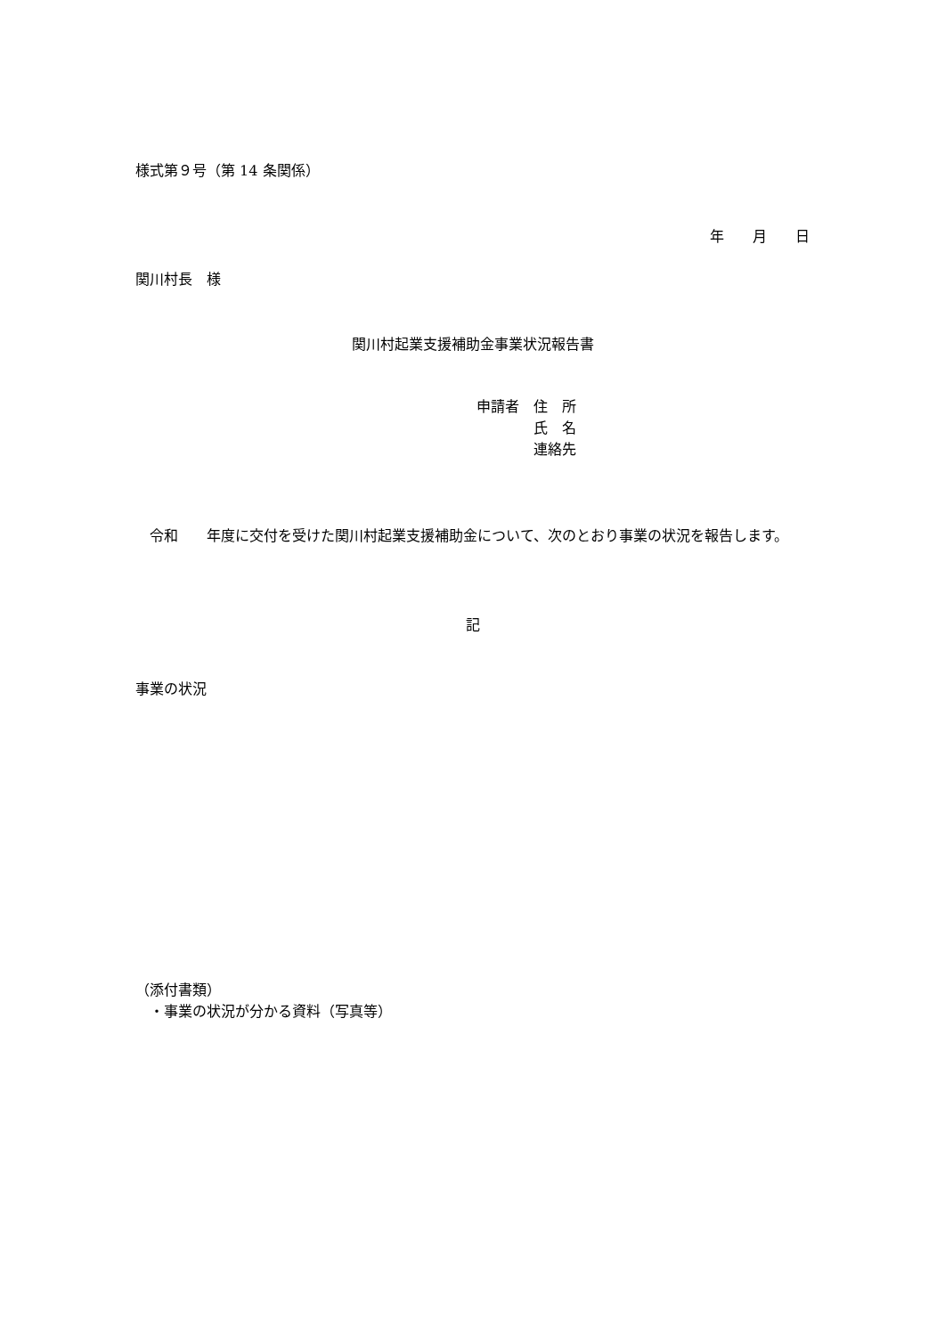様式第９号（第 14 条関係）
年　　月　　日
関川村長　様
関川村起業支援補助金事業状況報告書
申請者　住　所
　　　　氏　名
　　　　連絡先
　令和　　年度に交付を受けた関川村起業支援補助金について、次のとおり事業の状況を報告します。
記
事業の状況
（添付書類）
　・事業の状況が分かる資料（写真等）